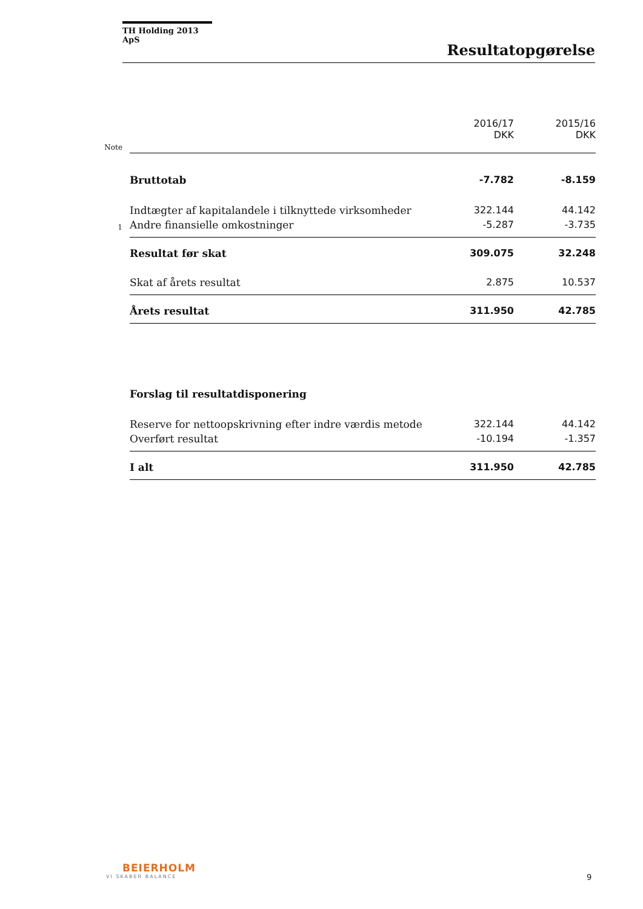TH Holding 2013 ApS
Resultatopgørelse
| | | 2016/17 DKK | 2015/16 DKK |
| Note | | | |
| | Bruttotab | -7.782 | -8.159 |
| | Indtægter af kapitalandele i tilknyttede virksomheder | 322.144 | 44.142 |
| 1 | Andre finansielle omkostninger | -5.287 | -3.735 |
| | Resultat før skat | 309.075 | 32.248 |
| | Skat af årets resultat | 2.875 | 10.537 |
| | Årets resultat | 311.950 | 42.785 |
| | Forslag til resultatdisponering | | |
| | Reserve for nettoopskrivning efter indre værdis metode | 322.144 | 44.142 |
| | Overført resultat | -10.194 | -1.357 |
| | I alt | 311.950 | 42.785 |
BEIERHOLM
VI SKABER BALANCE
9